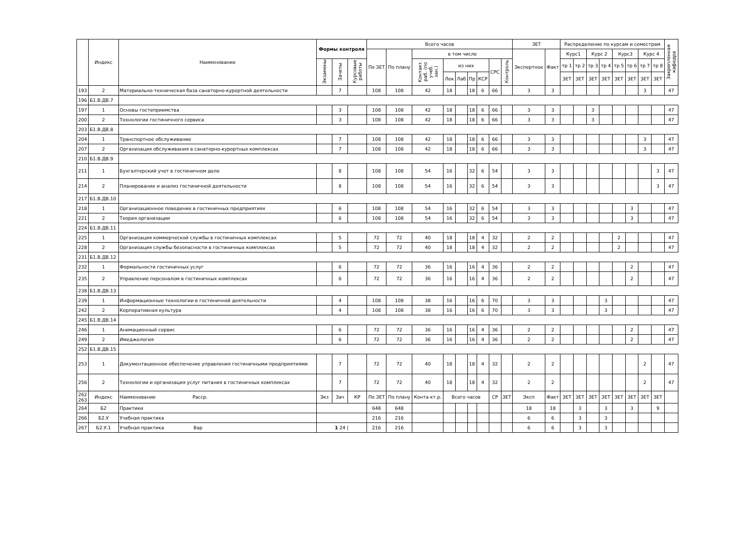| | Индекс | Наименование | Формы контроля | | | Всего часов | | | | | | | | | ЗЕТ | | Распределение по курсам и семестрам | | | | | | | | Закрепленная кафедра |
| --- | --- | --- | --- | --- | --- | --- | --- | --- | --- | --- | --- | --- | --- | --- | --- | --- | --- | --- | --- | --- | --- | --- | --- | --- | --- |
| | | | | | | По ЗЕТ | По плану | в том числе | | | | | | | Экспертное | Факт | Курс1 | | Курс 2 | | Курс3 | | Курс 4 | | |
| | | | Экзамены | Зачеты | Курсовые работы | | | Контакт. раб. (по учеб. зан.) | из них | | | | СРС | Контроль | | | тр 1 | тр 2 | тр 3 | тр 4 | тр 5 | тр 6 | тр 7 | тр 8 | |
| | | | | | | | | | Лек | Лаб | Пр | КСР | | | | | ЗЕТ | ЗЕТ | ЗЕТ | ЗЕТ | ЗЕТ | ЗЕТ | ЗЕТ | ЗЕТ | |
| 193 | 2 | Материально-техническая база санаторно-курортной деятельности | | 7 | | 108 | 108 | 42 | 18 | | 18 | 6 | 66 | | 3 | 3 | | | | | | | 3 | | 47 |
| 196 | Б1.В.ДВ.7 | | | | | | | | | | | | | | | | | | | | | | | | |
| 197 | 1 | Основы гостеприимства | | 3 | | 108 | 108 | 42 | 18 | | 18 | 6 | 66 | | 3 | 3 | | | 3 | | | | | | 47 |
| 200 | 2 | Технологии гостиничного сервиса | | 3 | | 108 | 108 | 42 | 18 | | 18 | 6 | 66 | | 3 | 3 | | | 3 | | | | | | 47 |
| 203 | Б1.В.ДВ.8 | | | | | | | | | | | | | | | | | | | | | | | | |
| 204 | 1 | Транспортное обслуживание | | 7 | | 108 | 108 | 42 | 18 | | 18 | 6 | 66 | | 3 | 3 | | | | | | | 3 | | 47 |
| 207 | 2 | Организация обслуживания в санаторно-курортных комплексах | | 7 | | 108 | 108 | 42 | 18 | | 18 | 6 | 66 | | 3 | 3 | | | | | | | 3 | | 47 |
| 210 | Б1.В.ДВ.9 | | | | | | | | | | | | | | | | | | | | | | | | |
| 211 | 1 | Бухгалтерский учет в гостиничном деле | | 8 | | 108 | 108 | 54 | 16 | | 32 | 6 | 54 | | 3 | 3 | | | | | | | | 3 | 47 |
| 214 | 2 | Планирование и анализ гостиничной деятельности | | 8 | | 108 | 108 | 54 | 16 | | 32 | 6 | 54 | | 3 | 3 | | | | | | | | 3 | 47 |
| 217 | Б1.В.ДВ.10 | | | | | | | | | | | | | | | | | | | | | | | | |
| 218 | 1 | Организационное поведение в гостиничных предприятиях | | 6 | | 108 | 108 | 54 | 16 | | 32 | 6 | 54 | | 3 | 3 | | | | | | 3 | | | 47 |
| 221 | 2 | Теория организации | | 6 | | 108 | 108 | 54 | 16 | | 32 | 6 | 54 | | 3 | 3 | | | | | | 3 | | | 47 |
| 224 | Б1.В.ДВ.11 | | | | | | | | | | | | | | | | | | | | | | | | |
| 225 | 1 | Организация коммерческой службы в гостиничных комплексах | | 5 | | 72 | 72 | 40 | 18 | | 18 | 4 | 32 | | 2 | 2 | | | | | 2 | | | | 47 |
| 228 | 2 | Организация службы безопасности в гостиничных комплексах | | 5 | | 72 | 72 | 40 | 18 | | 18 | 4 | 32 | | 2 | 2 | | | | | 2 | | | | 47 |
| 231 | Б1.В.ДВ.12 | | | | | | | | | | | | | | | | | | | | | | | | |
| 232 | 1 | Формальности гостиничных услуг | | 6 | | 72 | 72 | 36 | 16 | | 16 | 4 | 36 | | 2 | 2 | | | | | | 2 | | | 47 |
| 235 | 2 | Управление персоналом в гостиничных комплексах | | 6 | | 72 | 72 | 36 | 16 | | 16 | 4 | 36 | | 2 | 2 | | | | | | 2 | | | 47 |
| 238 | Б1.В.ДВ.13 | | | | | | | | | | | | | | | | | | | | | | | | |
| 239 | 1 | Информационные технологии в гостиничной деятельности | | 4 | | 108 | 108 | 38 | 16 | | 16 | 6 | 70 | | 3 | 3 | | | | 3 | | | | | 47 |
| 242 | 2 | Корпоративная культура | | 4 | | 108 | 108 | 38 | 16 | | 16 | 6 | 70 | | 3 | 3 | | | | 3 | | | | | 47 |
| 245 | Б1.В.ДВ.14 | | | | | | | | | | | | | | | | | | | | | | | | |
| 246 | 1 | Анимационный сервис | | 6 | | 72 | 72 | 36 | 16 | | 16 | 4 | 36 | | 2 | 2 | | | | | | 2 | | | 47 |
| 249 | 2 | Имеджелогия | | 6 | | 72 | 72 | 36 | 16 | | 16 | 4 | 36 | | 2 | 2 | | | | | | 2 | | | 47 |
| 252 | Б1.В.ДВ.15 | | | | | | | | | | | | | | | | | | | | | | | | |
| 253 | 1 | Документационное обеспечение управления гостиничными предприятиями | | 7 | | 72 | 72 | 40 | 18 | | 18 | 4 | 32 | | 2 | 2 | | | | | | | 2 | | 47 |
| 256 | 2 | Технологии и организация услуг питания в гостиничных комплексах | | 7 | | 72 | 72 | 40 | 18 | | 18 | 4 | 32 | | 2 | 2 | | | | | | | 2 | | 47 |
| 262 263 | Индекс | Наименование Расср. | Экз | Зач | КР | По ЗЕТ | По плану | Конта кт.р. | Всего часов | | | | СР | ЗЕТ | Эксп | Факт | ЗЕТ | ЗЕТ | ЗЕТ | ЗЕТ | ЗЕТ | ЗЕТ | ЗЕТ | ЗЕТ | |
| 264 | Б2 | Практики | | | | 648 | 648 | | | | | | | | 18 | 18 | | 3 | | 3 | | 3 | | 9 | |
| 266 | Б2.У | Учебная практика | | | | 216 | 216 | | | | | | | | 6 | 6 | | 3 | | 3 | | | | | |
| 267 | Б2.У.1 | Учебная практика Вар | 1 24 / | | | 216 | 216 | | | | | | | | 6 | 6 | | 3 | | 3 | | | | | |